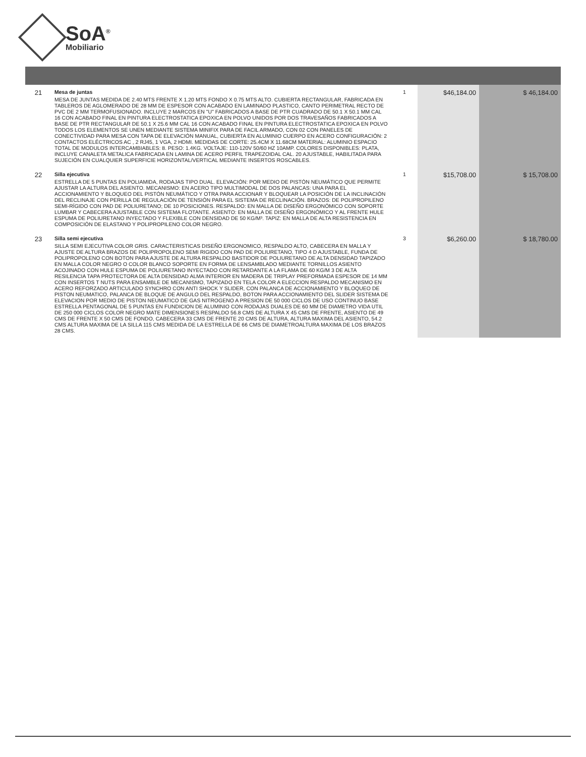SoA<sup>®</sup>
Mobiliario
| 21 | Mesa de juntas MESA DE JUNTAS MEDIDA DE 2.40 MTS FRENTE X 1.20 MTS FONDO X 0.75 MTS ALTO. CUBIERTA RECTANGULAR, FABRICADA EN TABLEROS DE AGLOMERADO DE 28 MM DE ESPESOR CON ACABADO EN LAMINADO PLASTICO, CANTO PERIMETRAL RECTO DE PVC DE 2 MM TERMOFUSIONADO. INCLUYE 2 MARCOS EN "U" FABRICADOS A BASE DE PTR CUADRADO DE 50.1 X 50.1 MM CAL 16 CON ACABADO FINAL EN PINTURA ELECTROSTATICA EPOXICA EN POLVO UNIDOS POR DOS TRAVESAÑOS FABRICADOS A BASE DE PTR RECTANGULAR DE 50.1 X 25.6 MM CAL 16 CON ACABADO FINAL EN PINTURA ELECTROSTATICA EPOXICA EN POLVO TODOS LOS ELEMENTOS SE UNEN MEDIANTE SISTEMA MINIFIX PARA DE FACIL ARMADO, CON 02 CON PANELES DE CONECTIVIDAD PARA MESA CON TAPA DE ELEVACIÓN MANUAL, CUBIERTA EN ALUMINIO CUERPO EN ACERO CONFIGURACIÓN: 2 CONTACTOS ELÉCTRICOS AC , 2 RJ45, 1 VGA, 2 HDMI. MEDIDAS DE CORTE: 25.4CM X 11.68CM MATERIAL: ALUMINIO ESPACIO TOTAL DE MODULOS INTERCAMBIABLES: 8. PESO: 1.4KG. VOLTAJE: 110-120V 50/60 HZ 10AMP. COLORES DISPONIBLES: PLATA, INCLUYE CANALETA METALICA FABRICADA EN LAMINA DE ACERO PERFIL TRAPEZOIDAL CAL. 20 AJUSTABLE, HABILITADA PARA SUJECIÓN EN CUALQUIER SUPERFICIE HORIZONTAL/VERTICAL MEDIANTE INSERTOS ROSCABLES. | 1 | $46,184.00 | $ 46,184.00 |
| 22 | Silla ejecutiva ESTRELLA DE 5 PUNTAS EN POLIAMIDA, RODAJAS TIPO DUAL. ELEVACIÓN: POR MEDIO DE PISTÓN NEUMÁTICO QUE PERMITE AJUSTAR LA ALTURA DEL ASIENTO. MECANISMO: EN ACERO TIPO MULTIMODAL DE DOS PALANCAS: UNA PARA EL ACCIONAMIENTO Y BLOQUEO DEL PISTÓN NEUMÁTICO Y OTRA PARA ACCIONAR Y BLOQUEAR LA POSICIÓN DE LA INCLINACIÓN DEL RECLINAJE CON PERILLA DE REGULACIÓN DE TENSIÓN PARA EL SISTEMA DE RECLINACIÓN. BRAZOS: DE POLIPROPILENO SEMI-RÍGIDO CON PAD DE POLIURETANO; DE 10 POSICIONES. RESPALDO: EN MALLA DE DISEÑO ERGONÓMICO CON SOPORTE LUMBAR Y CABECERA AJUSTABLE CON SISTEMA FLOTANTE. ASIENTO: EN MALLA DE DISEÑO ERGONÓMICO Y AL FRENTE HULE ESPUMA DE POLIURETANO INYECTADO Y FLEXIBLE CON DENSIDAD DE 50 KG/M³. TAPIZ: EN MALLA DE ALTA RESISTENCIA EN COMPOSICIÓN DE ELASTANO Y POLIPROPILENO COLOR NEGRO. | 1 | $15,708.00 | $ 15,708.00 |
| 23 | Silla semi ejecutiva SILLA SEMI EJECUTIVA COLOR GRIS. CARACTERISTICAS DISEÑO ERGONOMICO, RESPALDO ALTO, CABECERA EN MALLA Y AJUSTE DE ALTURA BRAZOS DE POLIPROPOLENO SEMI RIGIDO CON PAD DE POLIURETANO, TIPO 4 D AJUSTABLE, FUNDA DE POLIPROPOLENO CON BOTON PARA AJUSTE DE ALTURA RESPALDO BASTIDOR DE POLIURETANO DE ALTA DENSIDAD TAPIZADO EN MALLA COLOR NEGRO O COLOR BLANCO SOPORTE EN FORMA DE LENSAMBLADO MEDIANTE TORNILLOS ASIENTO ACOJINADO CON HULE ESPUMA DE POLIURETANO INYECTADO CON RETARDANTE A LA FLAMA DE 60 KG/M 3 DE ALTA RESILENCIA TAPA PROTECTORA DE ALTA DENSIDAD ALMA INTERIOR EN MADERA DE TRIPLAY PREFORMADA ESPESOR DE 14 MM CON INSERTOS T NUTS PARA ENSAMBLE DE MECANISMO, TAPIZADO EN TELA COLOR A ELECCION RESPALDO MECANISMO EN ACERO REFORZADO ARTICULADO SYNCHRO CON ANTI SHOCK Y SLIDER, CON PALANCA DE ACCIONAMIENTO Y BLOQUEO DE PISTON NEUMATICO, PALANCA DE BLOQUE DE ANGULO DEL RESPALDO, BOTON PARA ACCIONAMIENTO DEL SLIDER SISTEMA DE ELEVACION POR MEDIO DE PISTON NEUMATICO DE GAS NITROGENO A PRESION DE 50 000 CICLOS DE USO CONTINUO BASE ESTRELLA PENTAGONAL DE 5 PUNTAS EN FUNDICION DE ALUMINIO CON RODAJAS DUALES DE 60 MM DE DIAMETRO VIDA UTIL DE 250 000 CICLOS COLOR NEGRO MATE DIMENSIONES RESPALDO 56.8 CMS DE ALTURA X 45 CMS DE FRENTE, ASIENTO DE 49 CMS DE FRENTE X 50 CMS DE FONDO, CABECERA 33 CMS DE FRENTE 20 CMS DE ALTURA, ALTURA MAXIMA DEL ASIENTO, 54.2 CMS ALTURA MAXIMA DE LA SILLA 115 CMS MEDIDA DE LA ESTRELLA DE 66 CMS DE DIAMETROALTURA MAXIMA DE LOS BRAZOS 28 CMS. | 3 | $6,260.00 | $ 18,780.00 |